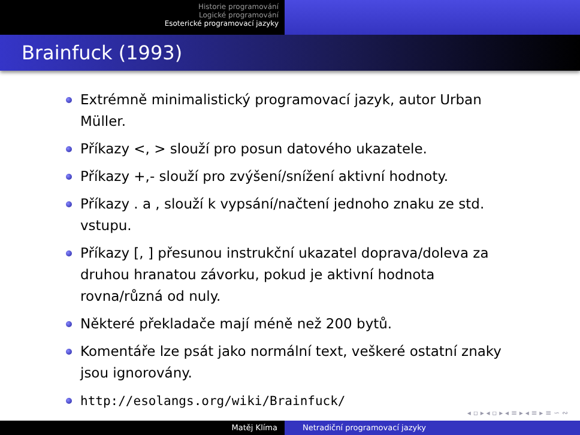Historie programování
Logické programování
Esoterické programovací jazyky
Brainfuck (1993)
Extrémně minimalistický programovací jazyk, autor Urban Müller.
Příkazy <, > slouží pro posun datového ukazatele.
Příkazy +,- slouží pro zvýšení/snížení aktivní hodnoty.
Příkazy . a , slouží k vypsání/načtení jednoho znaku ze std. vstupu.
Příkazy [, ] přesunou instrukční ukazatel doprava/doleva za druhou hranatou závorku, pokud je aktivní hodnota rovna/různá od nuly.
Některé překladače mají méně než 200 bytů.
Komentáře lze psát jako normální text, veškeré ostatní znaky jsou ignorovány.
http://esolangs.org/wiki/Brainfuck/
◂ ▫ ▸ ◂ ▫ ▸ ◂ ≡ ▸ ◂ ≡ ▸ ≡ ∽ ∾
Matěj Klíma Netradiční programovací jazyky